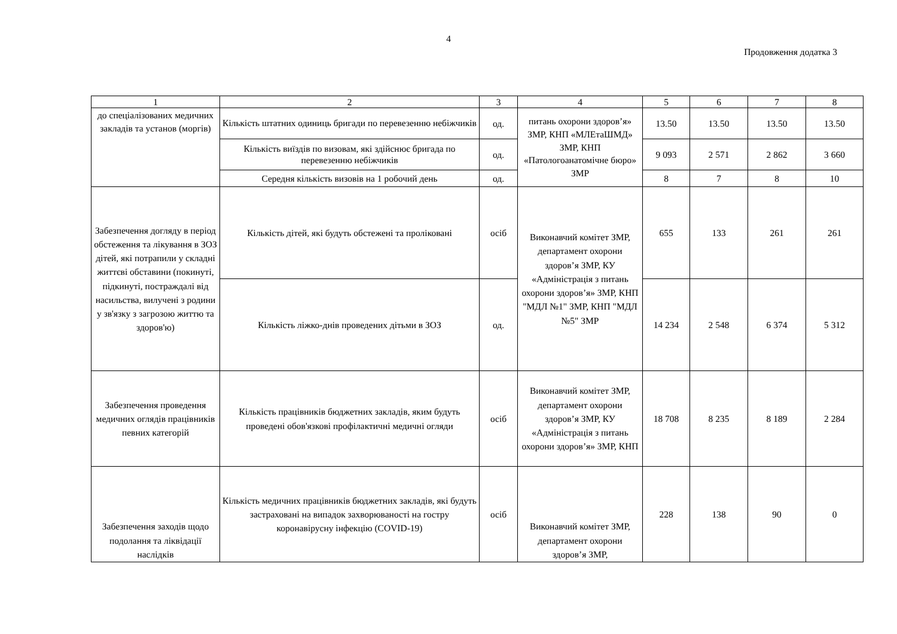4
Продовження додатка 3
| 1 | 2 | 3 | 4 | 5 | 6 | 7 | 8 |
| --- | --- | --- | --- | --- | --- | --- | --- |
| до спеціалізованих медичних закладів та установ (моргів) | Кількість штатних одиниць бригади по перевезенню небіжчиків | од. | питань охорони здоров’я» ЗМР, КНП «МЛЕтаШМД» ЗМР, КНП «Патологоанатомічне бюро» ЗМР | 13.50 | 13.50 | 13.50 | 13.50 |
| | Кількість виїздів по визовам, які здійснює бригада по перевезенню небіжчиків | од. | | 9 093 | 2 571 | 2 862 | 3 660 |
| | Середня кількість визовів на 1 робочий день | од. | | 8 | 7 | 8 | 10 |
| Забезпечення догляду в період обстеження та лікування в ЗОЗ дітей, які потрапили у складні життєві обставини (покинуті, підкинуті, постраждалі від насильства, вилучені з родини у зв'язку з загрозою життю та здоров'ю) | Кількість дітей, які будуть обстежені та проліковані | осіб | Виконавчий комітет ЗМР, департамент охорони здоров’я ЗМР, КУ «Адміністрація з питань охорони здоров’я» ЗМР, КНП "МДЛ №1" ЗМР, КНП "МДЛ №5" ЗМР | 655 | 133 | 261 | 261 |
| | Кількість ліжко-днів проведених дітьми в ЗОЗ | од. | | 14 234 | 2 548 | 6 374 | 5 312 |
| Забезпечення проведення медичних оглядів працівників певних категорій | Кількість працівників бюджетних закладів, яким будуть проведені обов'язкові профілактичні медичні огляди | осіб | Виконавчий комітет ЗМР, департамент охорони здоров’я ЗМР, КУ «Адміністрація з питань охорони здоров’я» ЗМР, КНП | 18 708 | 8 235 | 8 189 | 2 284 |
| Забезпечення заходів щодо подолання та ліквідації наслідків | Кількість медичних працівників бюджетних закладів, які будуть застраховані на випадок захворюваності на гостру коронавірусну інфекцію (COVID-19) | осіб | Виконавчий комітет ЗМР, департамент охорони здоров’я ЗМР, | 228 | 138 | 90 | 0 |